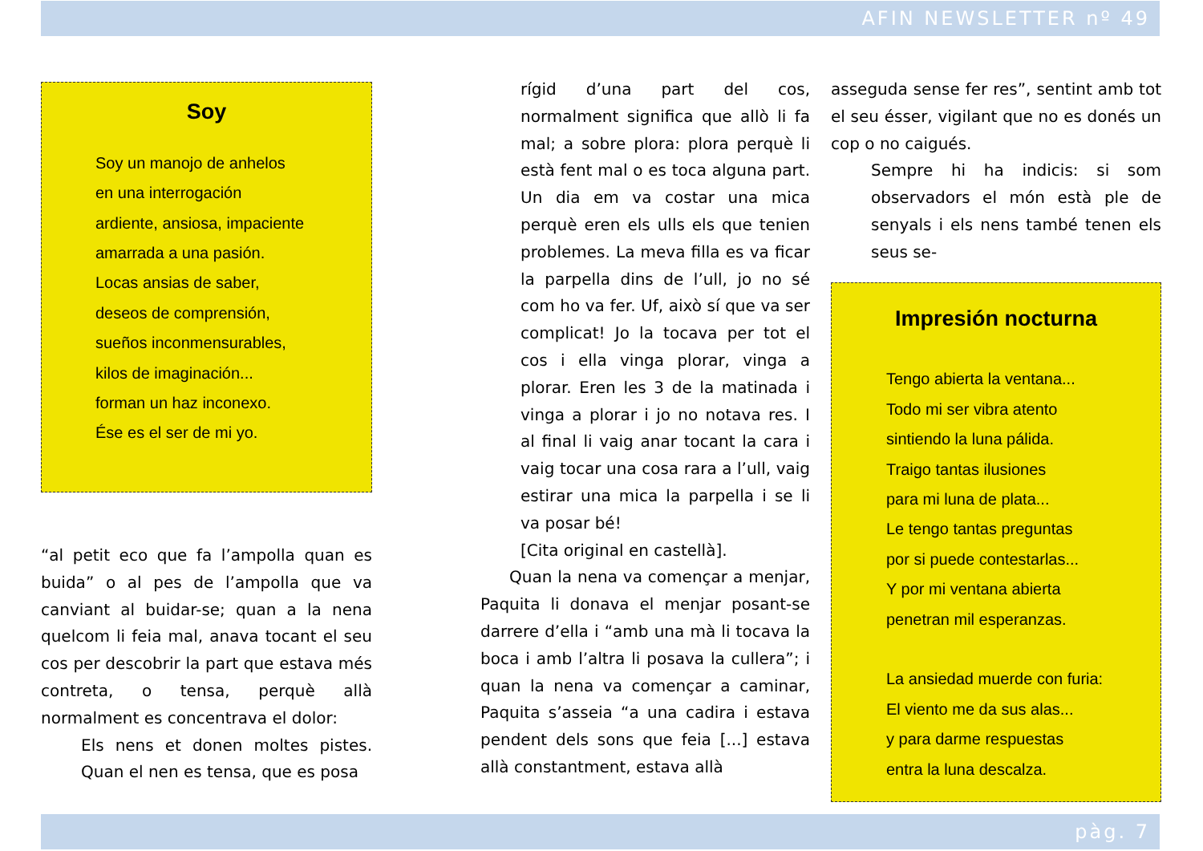AFIN NEWSLETTER nº 49
Soy
Soy un manojo de anhelos
en una interrogación
ardiente, ansiosa, impaciente
amarrada a una pasión.
Locas ansias de saber,
deseos de comprensión,
sueños inconmensurables,
kilos de imaginación...
forman un haz inconexo.
Ése es el ser de mi yo.
“al petit eco que fa l’ampolla quan es buida” o al pes de l’ampolla que va canviant al buidar-se; quan a la nena quelcom li feia mal, anava tocant el seu cos per descobrir la part que estava més contreta, o tensa, perquè allà normalment es concentrava el dolor:
Els nens et donen moltes pistes. Quan el nen es tensa, que es posa
rígid d’una part del cos, normalment significa que allò li fa mal; a sobre plora: plora perquè li està fent mal o es toca alguna part. Un dia em va costar una mica perquè eren els ulls els que tenien problemes. La meva filla es va ficar la parpella dins de l’ull, jo no sé com ho va fer. Uf, això sí que va ser complicat! Jo la tocava per tot el cos i ella vinga plorar, vinga a plorar. Eren les 3 de la matinada i vinga a plorar i jo no notava res. I al final li vaig anar tocant la cara i vaig tocar una cosa rara a l’ull, vaig estirar una mica la parpella i se li va posar bé!
[Cita original en castellà].
Quan la nena va començar a menjar, Paquita li donava el menjar posant-se darrere d’ella i “amb una mà li tocava la boca i amb l’altra li posava la cullera”; i quan la nena va començar a caminar, Paquita s’asseia “a una cadira i estava pendent dels sons que feia [...] estava allà constantment, estava allà
asseguda sense fer res”, sentint amb tot el seu ésser, vigilant que no es donés un cop o no caigués.
Sempre hi ha indicis: si som observadors el món està ple de senyals i els nens també tenen els seus se-
Impresión nocturna
Tengo abierta la ventana...
Todo mi ser vibra atento
sintiendo la luna pálida.
Traigo tantas ilusiones
para mi luna de plata...
Le tengo tantas preguntas
por si puede contestarlas...
Y por mi ventana abierta
penetran mil esperanzas.
La ansiedad muerde con furia:
El viento me da sus alas...
y para darme respuestas
entra la luna descalza.
pàg. 7